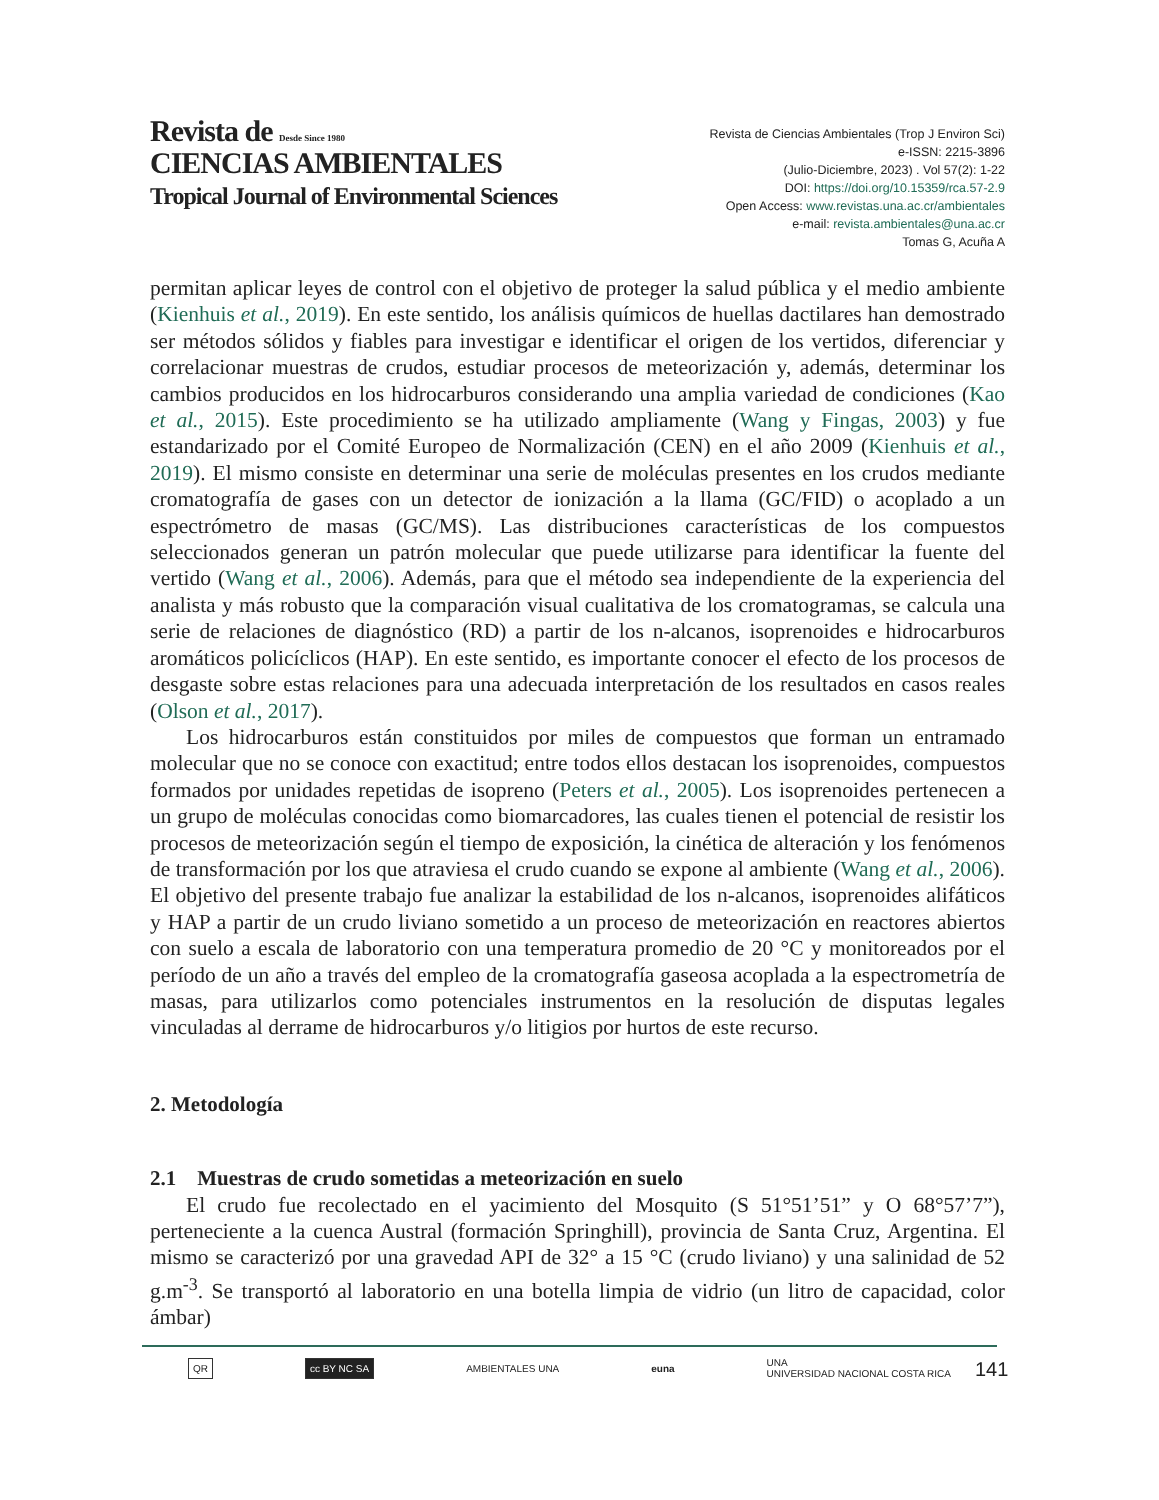Revista de Desde Since 1980
CIENCIAS AMBIENTALES
Tropical Journal of Environmental Sciences
Revista de Ciencias Ambientales (Trop J Environ Sci)
e-ISSN: 2215-3896
(Julio-Diciembre, 2023) . Vol 57(2): 1-22
DOI: https://doi.org/10.15359/rca.57-2.9
Open Access: www.revistas.una.ac.cr/ambientales
e-mail: revista.ambientales@una.ac.cr
Tomas G, Acuña A
permitan aplicar leyes de control con el objetivo de proteger la salud pública y el medio ambiente (Kienhuis et al., 2019). En este sentido, los análisis químicos de huellas dactilares han demostrado ser métodos sólidos y fiables para investigar e identificar el origen de los vertidos, diferenciar y correlacionar muestras de crudos, estudiar procesos de meteorización y, además, determinar los cambios producidos en los hidrocarburos considerando una amplia variedad de condiciones (Kao et al., 2015). Este procedimiento se ha utilizado ampliamente (Wang y Fingas, 2003) y fue estandarizado por el Comité Europeo de Normalización (CEN) en el año 2009 (Kienhuis et al., 2019). El mismo consiste en determinar una serie de moléculas presentes en los crudos mediante cromatografía de gases con un detector de ionización a la llama (GC/FID) o acoplado a un espectrómetro de masas (GC/MS). Las distribuciones características de los compuestos seleccionados generan un patrón molecular que puede utilizarse para identificar la fuente del vertido (Wang et al., 2006). Además, para que el método sea independiente de la experiencia del analista y más robusto que la comparación visual cualitativa de los cromatogramas, se calcula una serie de relaciones de diagnóstico (RD) a partir de los n-alcanos, isoprenoides e hidrocarburos aromáticos policíclicos (HAP). En este sentido, es importante conocer el efecto de los procesos de desgaste sobre estas relaciones para una adecuada interpretación de los resultados en casos reales (Olson et al., 2017).
Los hidrocarburos están constituidos por miles de compuestos que forman un entramado molecular que no se conoce con exactitud; entre todos ellos destacan los isoprenoides, compuestos formados por unidades repetidas de isopreno (Peters et al., 2005). Los isoprenoides pertenecen a un grupo de moléculas conocidas como biomarcadores, las cuales tienen el potencial de resistir los procesos de meteorización según el tiempo de exposición, la cinética de alteración y los fenómenos de transformación por los que atraviesa el crudo cuando se expone al ambiente (Wang et al., 2006). El objetivo del presente trabajo fue analizar la estabilidad de los n-alcanos, isoprenoides alifáticos y HAP a partir de un crudo liviano sometido a un proceso de meteorización en reactores abiertos con suelo a escala de laboratorio con una temperatura promedio de 20 °C y monitoreados por el período de un año a través del empleo de la cromatografía gaseosa acoplada a la espectrometría de masas, para utilizarlos como potenciales instrumentos en la resolución de disputas legales vinculadas al derrame de hidrocarburos y/o litigios por hurtos de este recurso.
2. Metodología
2.1 Muestras de crudo sometidas a meteorización en suelo
El crudo fue recolectado en el yacimiento del Mosquito (S 51°51’51” y O 68°57’7”), perteneciente a la cuenca Austral (formación Springhill), provincia de Santa Cruz, Argentina. El mismo se caracterizó por una gravedad API de 32° a 15 °C (crudo liviano) y una salinidad de 52 g.m<sup>-3</sup>. Se transportó al laboratorio en una botella limpia de vidrio (un litro de capacidad, color ámbar)
QR cc BY NC SA AMBIENTALES UNA euna UNA
UNIVERSIDAD NACIONAL COSTA RICA
141